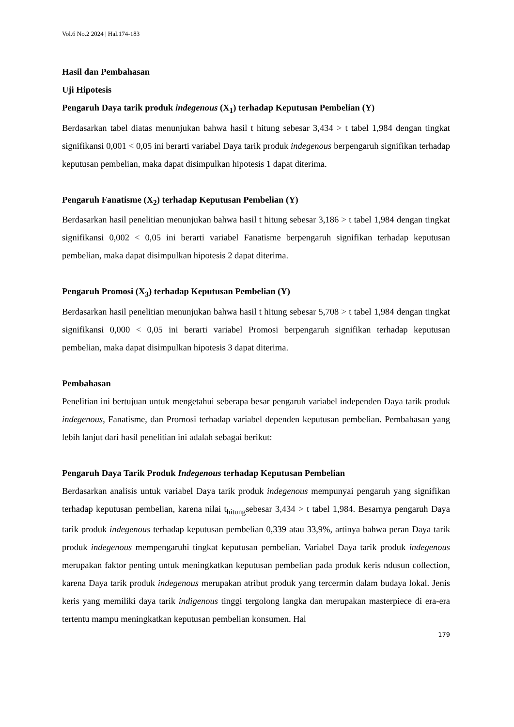Vol.6 No.2 2024 | Hal.174-183
Hasil dan Pembahasan
Uji Hipotesis
Pengaruh Daya tarik produk indegenous (X<sub>1</sub>) terhadap Keputusan Pembelian (Y)
Berdasarkan tabel diatas menunjukan bahwa hasil t hitung sebesar 3,434 > t tabel 1,984 dengan tingkat signifikansi 0,001 < 0,05 ini berarti variabel Daya tarik produk indegenous berpengaruh signifikan terhadap keputusan pembelian, maka dapat disimpulkan hipotesis 1 dapat diterima.
Pengaruh Fanatisme (X<sub>2</sub>) terhadap Keputusan Pembelian (Y)
Berdasarkan hasil penelitian menunjukan bahwa hasil t hitung sebesar 3,186 > t tabel 1,984 dengan tingkat signifikansi 0,002 < 0,05 ini berarti variabel Fanatisme berpengaruh signifikan terhadap keputusan pembelian, maka dapat disimpulkan hipotesis 2 dapat diterima.
Pengaruh Promosi (X<sub>3</sub>) terhadap Keputusan Pembelian (Y)
Berdasarkan hasil penelitian menunjukan bahwa hasil t hitung sebesar 5,708 > t tabel 1,984 dengan tingkat signifikansi 0,000 < 0,05 ini berarti variabel Promosi berpengaruh signifikan terhadap keputusan pembelian, maka dapat disimpulkan hipotesis 3 dapat diterima.
Pembahasan
Penelitian ini bertujuan untuk mengetahui seberapa besar pengaruh variabel independen Daya tarik produk indegenous, Fanatisme, dan Promosi terhadap variabel dependen keputusan pembelian. Pembahasan yang lebih lanjut dari hasil penelitian ini adalah sebagai berikut:
Pengaruh Daya Tarik Produk Indegenous terhadap Keputusan Pembelian
Berdasarkan analisis untuk variabel Daya tarik produk indegenous mempunyai pengaruh yang signifikan terhadap keputusan pembelian, karena nilai t<sub>hitung</sub>sebesar 3,434 > t tabel 1,984. Besarnya pengaruh Daya tarik produk indegenous terhadap keputusan pembelian 0,339 atau 33,9%, artinya bahwa peran Daya tarik produk indegenous mempengaruhi tingkat keputusan pembelian. Variabel Daya tarik produk indegenous merupakan faktor penting untuk meningkatkan keputusan pembelian pada produk keris ndusun collection, karena Daya tarik produk indegenous merupakan atribut produk yang tercermin dalam budaya lokal. Jenis keris yang memiliki daya tarik indigenous tinggi tergolong langka dan merupakan masterpiece di era-era tertentu mampu meningkatkan keputusan pembelian konsumen. Hal
179